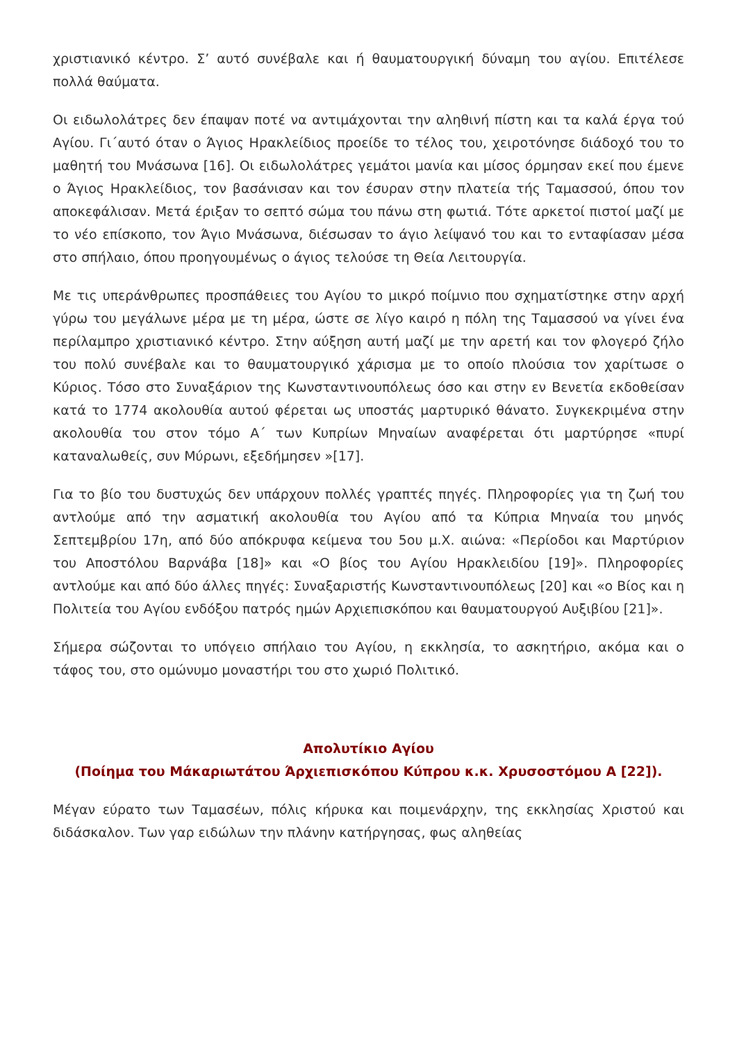χριστιανικό κέντρο. Σ’ αυτό συνέβαλε και ή θαυματουργική δύναμη του αγίου. Επιτέλεσε πολλά θαύματα.
Οι ειδωλολάτρες δεν έπαψαν ποτέ να αντιμάχονται την αληθινή πίστη και τα καλά έργα τού Αγίου. Γι΄αυτό όταν ο Άγιος Ηρακλείδιος προείδε το τέλος του, χειροτόνησε διάδοχό του το μαθητή του Μνάσωνα [16]. Οι ειδωλολάτρες γεμάτοι μανία και μίσος όρμησαν εκεί που έμενε ο Άγιος Ηρακλείδιος, τον βασάνισαν και τον έσυραν στην πλατεία τής Ταμασσού, όπου τον αποκεφάλισαν. Μετά έριξαν το σεπτό σώμα του πάνω στη φωτιά. Τότε αρκετοί πιστοί μαζί με το νέο επίσκοπο, τον Άγιο Μνάσωνα, διέσωσαν το άγιο λείψανό του και το ενταφίασαν μέσα στο σπήλαιο, όπου προηγουμένως ο άγιος τελούσε τη Θεία Λειτουργία.
Με τις υπεράνθρωπες προσπάθειες του Αγίου το μικρό ποίμνιο που σχηματίστηκε στην αρχή γύρω του μεγάλωνε μέρα με τη μέρα, ώστε σε λίγο καιρό η πόλη της Ταμασσού να γίνει ένα περίλαμπρο χριστιανικό κέντρο. Στην αύξηση αυτή μαζί με την αρετή και τον φλογερό ζήλο του πολύ συνέβαλε και το θαυματουργικό χάρισμα με το οποίο πλούσια τον χαρίτωσε ο Κύριος. Τόσο στο Συναξάριον της Κωνσταντινουπόλεως όσο και στην εν Βενετία εκδοθείσαν κατά το 1774 ακολουθία αυτού φέρεται ως υποστάς μαρτυρικό θάνατο. Συγκεκριμένα στην ακολουθία του στον τόμο Α΄ των Κυπρίων Μηναίων αναφέρεται ότι μαρτύρησε «πυρί καταναλωθείς, συν Μύρωνι, εξεδήμησεν »[17].
Για το βίο του δυστυχώς δεν υπάρχουν πολλές γραπτές πηγές. Πληροφορίες για τη ζωή του αντλούμε από την ασματική ακολουθία του Αγίου από τα Κύπρια Μηναία του μηνός Σεπτεμβρίου 17η, από δύο απόκρυφα κείμενα του 5ου μ.Χ. αιώνα: «Περίοδοι και Μαρτύριον του Αποστόλου Βαρνάβα [18]» και «Ο βίος του Αγίου Ηρακλειδίου [19]». Πληροφορίες αντλούμε και από δύο άλλες πηγές: Συναξαριστής Κωνσταντινουπόλεως [20] και «ο Βίος και η Πολιτεία του Αγίου ενδόξου πατρός ημών Αρχιεπισκόπου και θαυματουργού Αυξιβίου [21]».
Σήμερα σώζονται το υπόγειο σπήλαιο του Αγίου, η εκκλησία, το ασκητήριο, ακόμα και ο τάφος του, στο ομώνυμο μοναστήρι του στο χωριό Πολιτικό.
Απολυτίκιο Αγίου
(Ποίημα του Μάκαριωτάτου Άρχιεπισκόπου Κύπρου κ.κ. Χρυσοστόμου Α [22]).
Μέγαν εύρατο των Ταμασέων, πόλις κήρυκα και ποιμενάρχην, της εκκλησίας Χριστού και διδάσκαλον. Των γαρ ειδώλων την πλάνην κατήργησας, φως αληθείας